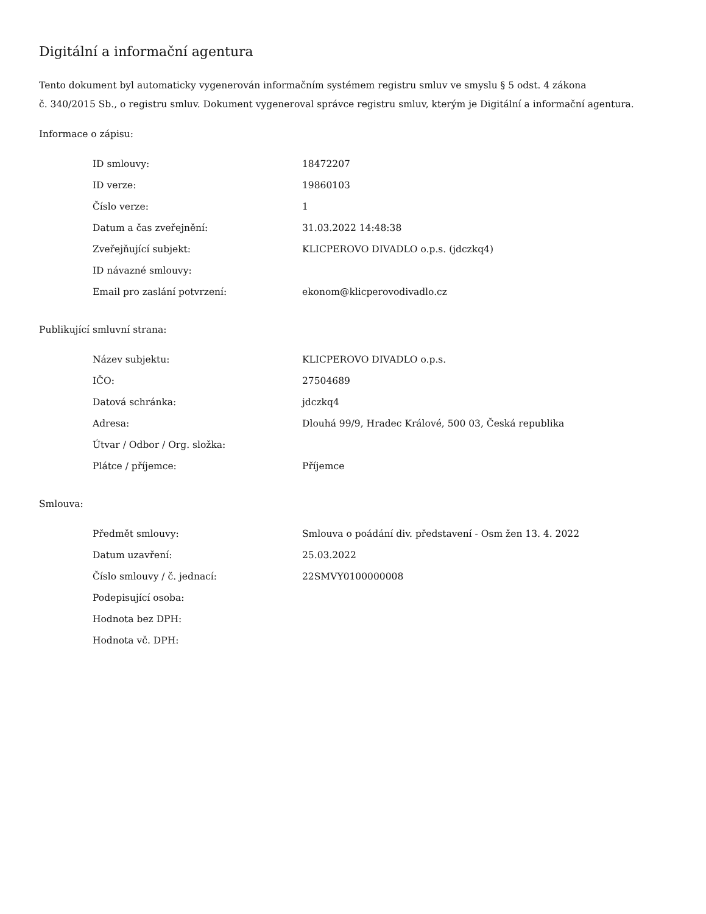Digitální a informační agentura
Tento dokument byl automaticky vygenerován informačním systémem registru smluv ve smyslu § 5 odst. 4 zákona
č. 340/2015 Sb., o registru smluv. Dokument vygeneroval správce registru smluv, kterým je Digitální a informační agentura.
Informace o zápisu:
| ID smlouvy: | 18472207 |
| ID verze: | 19860103 |
| Číslo verze: | 1 |
| Datum a čas zveřejnění: | 31.03.2022 14:48:38 |
| Zveřejňující subjekt: | KLICPEROVO DIVADLO o.p.s. (jdczkq4) |
| ID návazné smlouvy: | |
| Email pro zaslání potvrzení: | ekonom@klicperovodivadlo.cz |
Publikující smluvní strana:
| Název subjektu: | KLICPEROVO DIVADLO o.p.s. |
| IČO: | 27504689 |
| Datová schránka: | jdczkq4 |
| Adresa: | Dlouhá 99/9, Hradec Králové, 500 03, Česká republika |
| Útvar / Odbor / Org. složka: | |
| Plátce / příjemce: | Příjemce |
Smlouva:
| Předmět smlouvy: | Smlouva o poádání div. představení - Osm žen 13. 4. 2022 |
| Datum uzavření: | 25.03.2022 |
| Číslo smlouvy / č. jednací: | 22SMVY0100000008 |
| Podepisující osoba: | |
| Hodnota bez DPH: | |
| Hodnota vč. DPH: | |